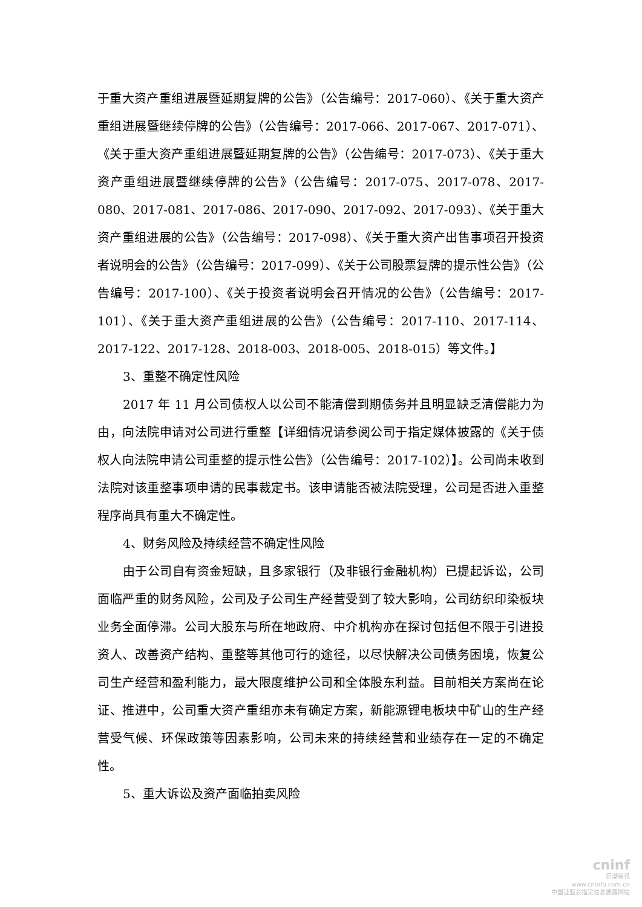于重大资产重组进展暨延期复牌的公告》（公告编号：2017-060）、《关于重大资产重组进展暨继续停牌的公告》（公告编号：2017-066、2017-067、2017-071）、《关于重大资产重组进展暨延期复牌的公告》（公告编号：2017-073）、《关于重大资产重组进展暨继续停牌的公告》（公告编号：2017-075、2017-078、2017-080、2017-081、2017-086、2017-090、2017-092、2017-093）、《关于重大资产重组进展的公告》（公告编号：2017-098）、《关于重大资产出售事项召开投资者说明会的公告》（公告编号：2017-099）、《关于公司股票复牌的提示性公告》（公告编号：2017-100）、《关于投资者说明会召开情况的公告》（公告编号：2017-101）、《关于重大资产重组进展的公告》（公告编号：2017-110、2017-114、2017-122、2017-128、2018-003、2018-005、2018-015）等文件。】
3、重整不确定性风险
2017 年 11 月公司债权人以公司不能清偿到期债务并且明显缺乏清偿能力为由，向法院申请对公司进行重整【详细情况请参阅公司于指定媒体披露的《关于债权人向法院申请公司重整的提示性公告》（公告编号：2017-102）】。公司尚未收到法院对该重整事项申请的民事裁定书。该申请能否被法院受理，公司是否进入重整程序尚具有重大不确定性。
4、财务风险及持续经营不确定性风险
由于公司自有资金短缺，且多家银行（及非银行金融机构）已提起诉讼，公司面临严重的财务风险，公司及子公司生产经营受到了较大影响，公司纺织印染板块业务全面停滞。公司大股东与所在地政府、中介机构亦在探讨包括但不限于引进投资人、改善资产结构、重整等其他可行的途径，以尽快解决公司债务困境，恢复公司生产经营和盈利能力，最大限度维护公司和全体股东利益。目前相关方案尚在论证、推进中，公司重大资产重组亦未有确定方案，新能源锂电板块中矿山的生产经营受气候、环保政策等因素影响，公司未来的持续经营和业绩存在一定的不确定性。
5、重大诉讼及资产面临拍卖风险
cninf
巨潮资讯
www.cninfo.com.cn
中国证监会指定信息披露网站